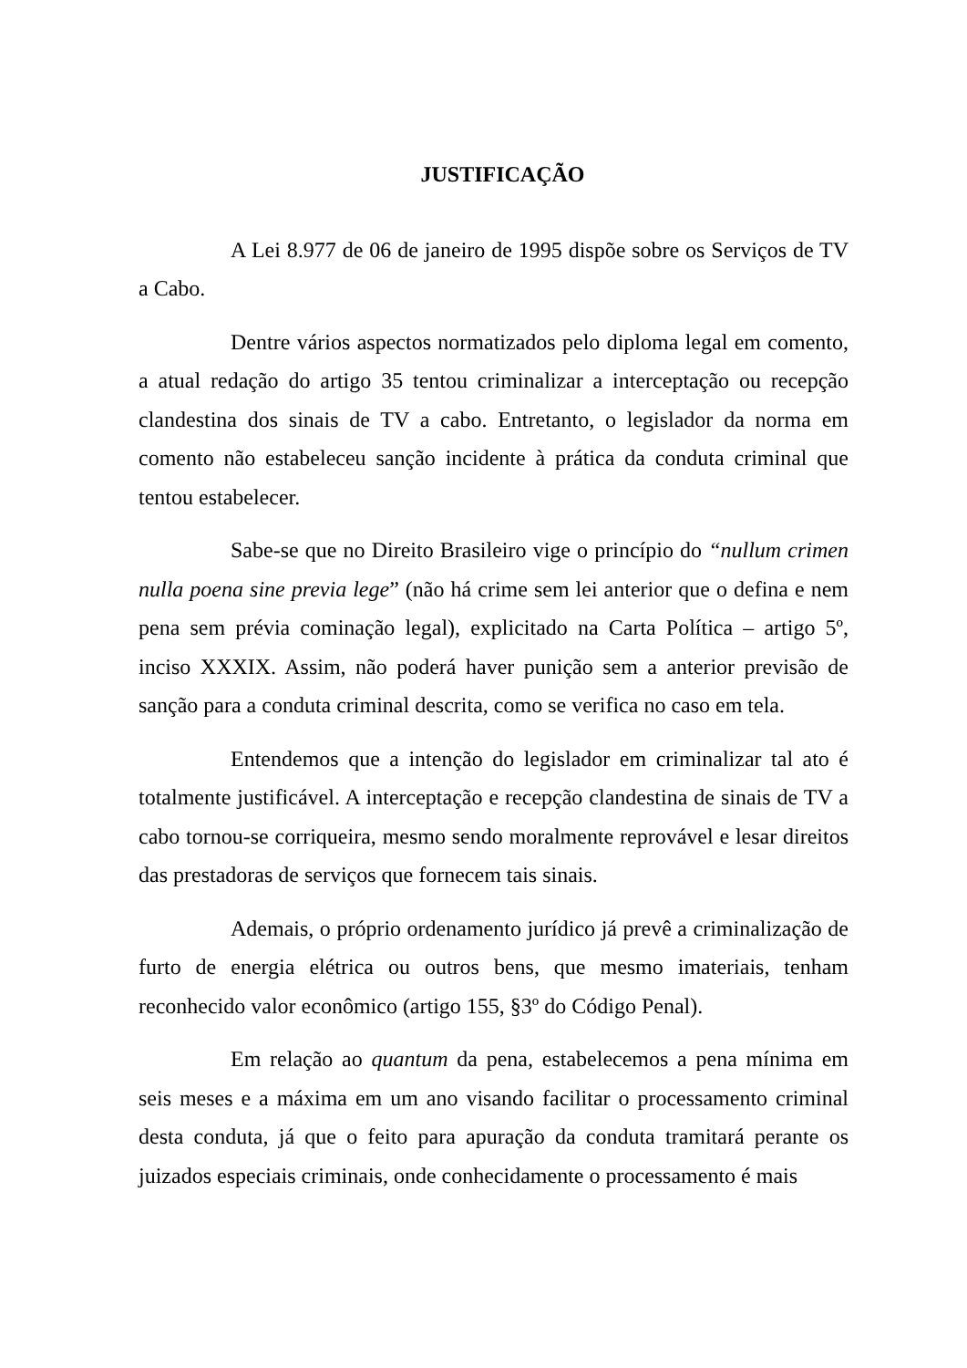JUSTIFICAÇÃO
A Lei 8.977 de 06 de janeiro de 1995 dispõe sobre os Serviços de TV a Cabo.
Dentre vários aspectos normatizados pelo diploma legal em comento, a atual redação do artigo 35 tentou criminalizar a interceptação ou recepção clandestina dos sinais de TV a cabo. Entretanto, o legislador da norma em comento não estabeleceu sanção incidente à prática da conduta criminal que tentou estabelecer.
Sabe-se que no Direito Brasileiro vige o princípio do “nullum crimen nulla poena sine previa lege” (não há crime sem lei anterior que o defina e nem pena sem prévia cominação legal), explicitado na Carta Política – artigo 5º, inciso XXXIX. Assim, não poderá haver punição sem a anterior previsão de sanção para a conduta criminal descrita, como se verifica no caso em tela.
Entendemos que a intenção do legislador em criminalizar tal ato é totalmente justificável. A interceptação e recepção clandestina de sinais de TV a cabo tornou-se corriqueira, mesmo sendo moralmente reprovável e lesar direitos das prestadoras de serviços que fornecem tais sinais.
Ademais, o próprio ordenamento jurídico já prevê a criminalização de furto de energia elétrica ou outros bens, que mesmo imateriais, tenham reconhecido valor econômico (artigo 155, §3º do Código Penal).
Em relação ao quantum da pena, estabelecemos a pena mínima em seis meses e a máxima em um ano visando facilitar o processamento criminal desta conduta, já que o feito para apuração da conduta tramitará perante os juizados especiais criminais, onde conhecidamente o processamento é mais